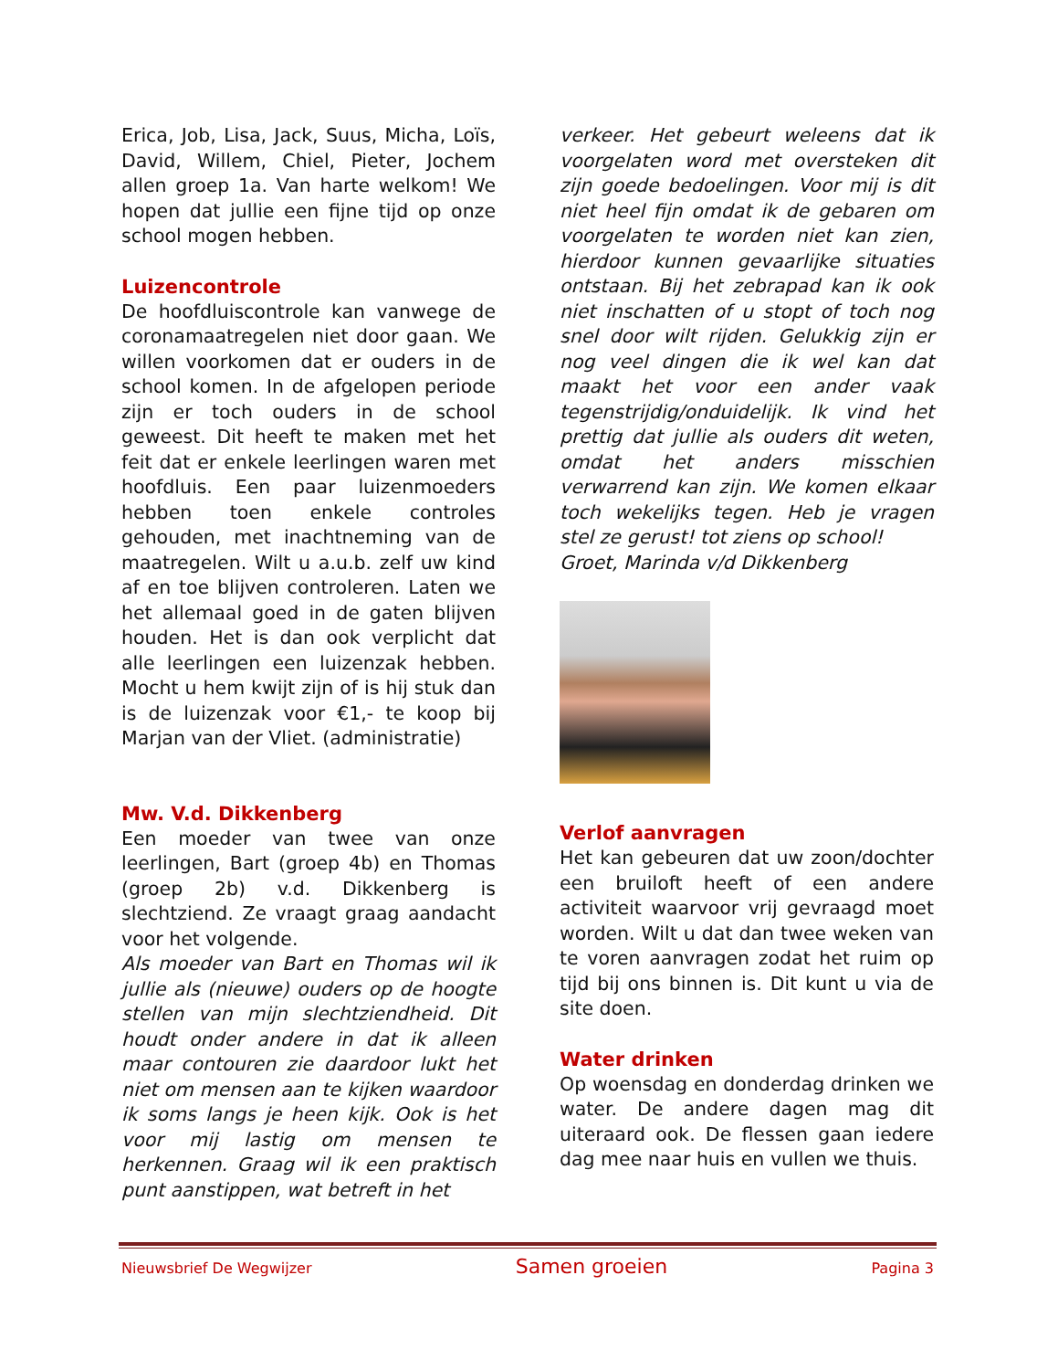Erica, Job, Lisa, Jack, Suus, Micha, Loïs, David, Willem, Chiel, Pieter, Jochem allen groep 1a. Van harte welkom! We hopen dat jullie een fijne tijd op onze school mogen hebben.
Luizencontrole
De hoofdluiscontrole kan vanwege de coronamaatregelen niet door gaan. We willen voorkomen dat er ouders in de school komen. In de afgelopen periode zijn er toch ouders in de school geweest. Dit heeft te maken met het feit dat er enkele leerlingen waren met hoofdluis. Een paar luizenmoeders hebben toen enkele controles gehouden, met inachtneming van de maatregelen. Wilt u a.u.b. zelf uw kind af en toe blijven controleren. Laten we het allemaal goed in de gaten blijven houden. Het is dan ook verplicht dat alle leerlingen een luizenzak hebben. Mocht u hem kwijt zijn of is hij stuk dan is de luizenzak voor €1,- te koop bij Marjan van der Vliet. (administratie)
Mw. V.d. Dikkenberg
Een moeder van twee van onze leerlingen, Bart (groep 4b) en Thomas (groep 2b) v.d. Dikkenberg is slechtziend. Ze vraagt graag aandacht voor het volgende.
Als moeder van Bart en Thomas wil ik jullie als (nieuwe) ouders op de hoogte stellen van mijn slechtziendheid. Dit houdt onder andere in dat ik alleen maar contouren zie daardoor lukt het niet om mensen aan te kijken waardoor ik soms langs je heen kijk. Ook is het voor mij lastig om mensen te herkennen. Graag wil ik een praktisch punt aanstippen, wat betreft in het
verkeer. Het gebeurt weleens dat ik voorgelaten word met oversteken dit zijn goede bedoelingen. Voor mij is dit niet heel fijn omdat ik de gebaren om voorgelaten te worden niet kan zien, hierdoor kunnen gevaarlijke situaties ontstaan. Bij het zebrapad kan ik ook niet inschatten of u stopt of toch nog snel door wilt rijden. Gelukkig zijn er nog veel dingen die ik wel kan dat maakt het voor een ander vaak tegenstrijdig/onduidelijk. Ik vind het prettig dat jullie als ouders dit weten, omdat het anders misschien verwarrend kan zijn. We komen elkaar toch wekelijks tegen. Heb je vragen stel ze gerust! tot ziens op school!
Groet, Marinda v/d Dikkenberg
Verlof aanvragen
Het kan gebeuren dat uw zoon/dochter een bruiloft heeft of een andere activiteit waarvoor vrij gevraagd moet worden. Wilt u dat dan twee weken van te voren aanvragen zodat het ruim op tijd bij ons binnen is. Dit kunt u via de site doen.
Water drinken
Op woensdag en donderdag drinken we water. De andere dagen mag dit uiteraard ook. De flessen gaan iedere dag mee naar huis en vullen we thuis.
Nieuwsbrief De Wegwijzer Samen groeien Pagina 3